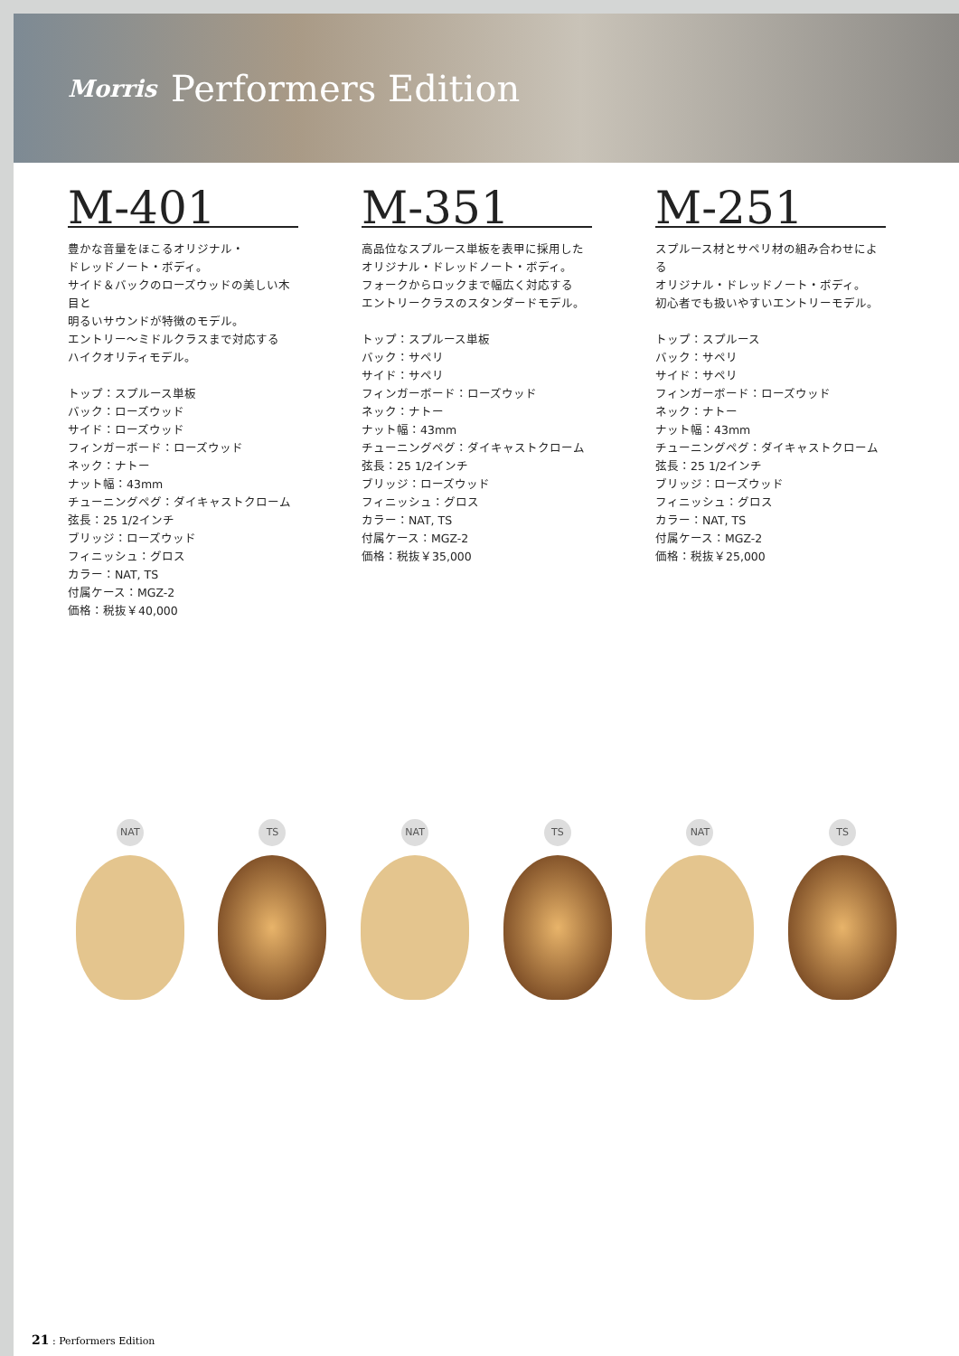Morris Performers Edition
M-401
豊かな音量をほこるオリジナル・
ドレッドノート・ボディ。
サイド＆バックのローズウッドの美しい木目と
明るいサウンドが特徴のモデル。
エントリー〜ミドルクラスまで対応する
ハイクオリティモデル。
トップ：スプルース単板
バック：ローズウッド
サイド：ローズウッド
フィンガーボード：ローズウッド
ネック：ナトー
ナット幅：43mm
チューニングペグ：ダイキャストクローム
弦長：25 1/2インチ
ブリッジ：ローズウッド
フィニッシュ：グロス
カラー：NAT, TS
付属ケース：MGZ-2
価格：税抜￥40,000
M-351
高品位なスプルース単板を表甲に採用した
オリジナル・ドレッドノート・ボディ。
フォークからロックまで幅広く対応する
エントリークラスのスタンダードモデル。
トップ：スプルース単板
バック：サペリ
サイド：サペリ
フィンガーボード：ローズウッド
ネック：ナトー
ナット幅：43mm
チューニングペグ：ダイキャストクローム
弦長：25 1/2インチ
ブリッジ：ローズウッド
フィニッシュ：グロス
カラー：NAT, TS
付属ケース：MGZ-2
価格：税抜￥35,000
M-251
スプルース材とサペリ材の組み合わせによる
オリジナル・ドレッドノート・ボディ。
初心者でも扱いやすいエントリーモデル。
トップ：スプルース
バック：サペリ
サイド：サペリ
フィンガーボード：ローズウッド
ネック：ナトー
ナット幅：43mm
チューニングペグ：ダイキャストクローム
弦長：25 1/2インチ
ブリッジ：ローズウッド
フィニッシュ：グロス
カラー：NAT, TS
付属ケース：MGZ-2
価格：税抜￥25,000
NAT
TS
NAT
TS
NAT
TS
21 : Performers Edition